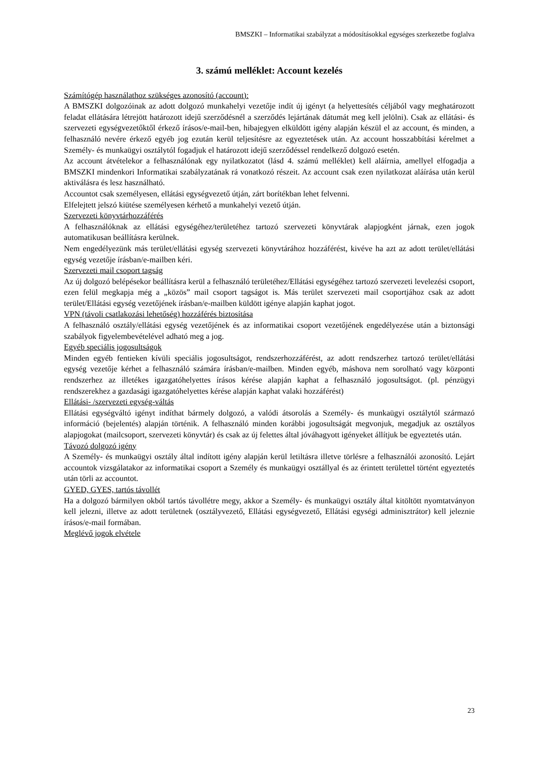BMSZKI – Informatikai szabályzat a módosításokkal egységes szerkezetbe foglalva
3. számú melléklet: Account kezelés
Számítógép használathoz szükséges azonosító (account):
A BMSZKI dolgozóinak az adott dolgozó munkahelyi vezetője indít új igényt (a helyettesítés céljából vagy meghatározott feladat ellátására létrejött határozott idejű szerződésnél a szerződés lejártának dátumát meg kell jelölni). Csak az ellátási- és szervezeti egységvezetőktől érkező írásos/e-mail-ben, hibajegyen elküldött igény alapján készül el az account, és minden, a felhasználó nevére érkező egyéb jog ezután kerül teljesítésre az egyeztetések után. Az account hosszabbítási kérelmet a Személy- és munkaügyi osztálytól fogadjuk el határozott idejű szerződéssel rendelkező dolgozó esetén.
Az account átvételekor a felhasználónak egy nyilatkozatot (lásd 4. számú melléklet) kell aláírnia, amellyel elfogadja a BMSZKI mindenkori Informatikai szabályzatának rá vonatkozó részeit. Az account csak ezen nyilatkozat aláírása után kerül aktiválásra és lesz használható.
Accountot csak személyesen, ellátási egységvezető útján, zárt borítékban lehet felvenni.
Elfelejtett jelszó kiütése személyesen kérhető a munkahelyi vezető útján.
Szervezeti könyvtárhozzáférés
A felhasználóknak az ellátási egységéhez/területéhez tartozó szervezeti könyvtárak alapjogként járnak, ezen jogok automatikusan beállításra kerülnek.
Nem engedélyezünk más terület/ellátási egység szervezeti könyvtárához hozzáférést, kivéve ha azt az adott terület/ellátási egység vezetője írásban/e-mailben kéri.
Szervezeti mail csoport tagság
Az új dolgozó belépésekor beállításra kerül a felhasználó területéhez/Ellátási egységéhez tartozó szervezeti levelezési csoport, ezen felül megkapja még a „közös” mail csoport tagságot is. Más terület szervezeti mail csoportjához csak az adott terület/Ellátási egység vezetőjének írásban/e-mailben küldött igénye alapján kaphat jogot.
VPN (távoli csatlakozási lehetőség) hozzáférés biztosítása
A felhasználó osztály/ellátási egység vezetőjének és az informatikai csoport vezetőjének engedélyezése után a biztonsági szabályok figyelembevételével adható meg a jog.
Egyéb speciális jogosultságok
Minden egyéb fentieken kívüli speciális jogosultságot, rendszerhozzáférést, az adott rendszerhez tartozó terület/ellátási egység vezetője kérhet a felhasználó számára írásban/e-mailben. Minden egyéb, máshova nem sorolható vagy központi rendszerhez az illetékes igazgatóhelyettes írásos kérése alapján kaphat a felhasználó jogosultságot. (pl. pénzügyi rendszerekhez a gazdasági igazgatóhelyettes kérése alapján kaphat valaki hozzáférést)
Ellátási- /szervezeti egység-váltás
Ellátási egységváltó igényt indíthat bármely dolgozó, a valódi átsorolás a Személy- és munkaügyi osztálytól származó információ (bejelentés) alapján történik. A felhasználó minden korábbi jogosultságát megvonjuk, megadjuk az osztályos alapjogokat (mailcsoport, szervezeti könyvtár) és csak az új felettes által jóváhagyott igényeket állítjuk be egyeztetés után.
Távozó dolgozó igény
A Személy- és munkaügyi osztály által indított igény alapján kerül letiltásra illetve törlésre a felhasználói azonosító. Lejárt accountok vizsgálatakor az informatikai csoport a Személy és munkaügyi osztállyal és az érintett területtel történt egyeztetés után törli az accountot.
GYED, GYES, tartós távollét
Ha a dolgozó bármilyen okból tartós távollétre megy, akkor a Személy- és munkaügyi osztály által kitöltött nyomtatványon kell jelezni, illetve az adott területnek (osztályvezető, Ellátási egységvezető, Ellátási egységi adminisztrátor) kell jeleznie írásos/e-mail formában.
Meglévő jogok elvétele
23